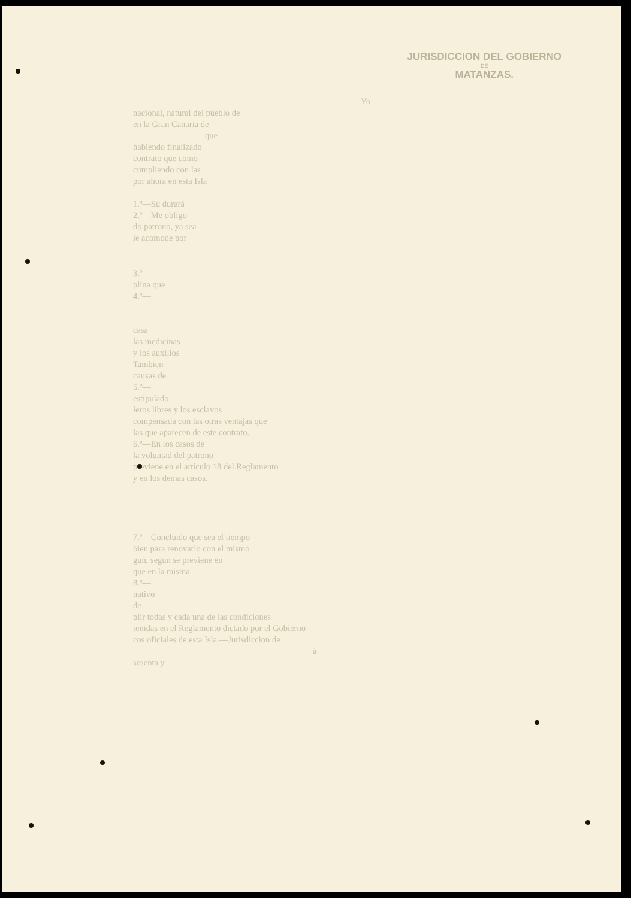JURISDICCION DEL GOBIERNO
DE
MATANZAS.
Yo
nacional, natural del pueblo de
en la Gran Canaria de
que
habiendo finalizado
contrato que como
cumpliendo con las
por ahora en esta Isla
1.º—Su durará
2.º—Me obligo
do patrono, ya sea
le acomode por
3.º—
plina que
4.º—
casa
las medicinas
y los auxilios
Tambien
causas de
5.º—
estipulado
leros libres y los esclavos
compensada con las otras ventajas que
las que aparecen de este contrato.
6.º—En los casos de
la voluntad del patrono
previene en el artículo 18 del Reglamento
y en los demas casos.
7.º—Concluido que sea el tiempo
bien para renovarlo con el mismo
gun, segun se previene en
que en la misma
8.º—
nativo
de
plir todas y cada una de las condiciones
tenidas en el Reglamento dictado por el Gobierno
cos oficiales de esta Isla.—Jurisdiccion de
á
sesenta y